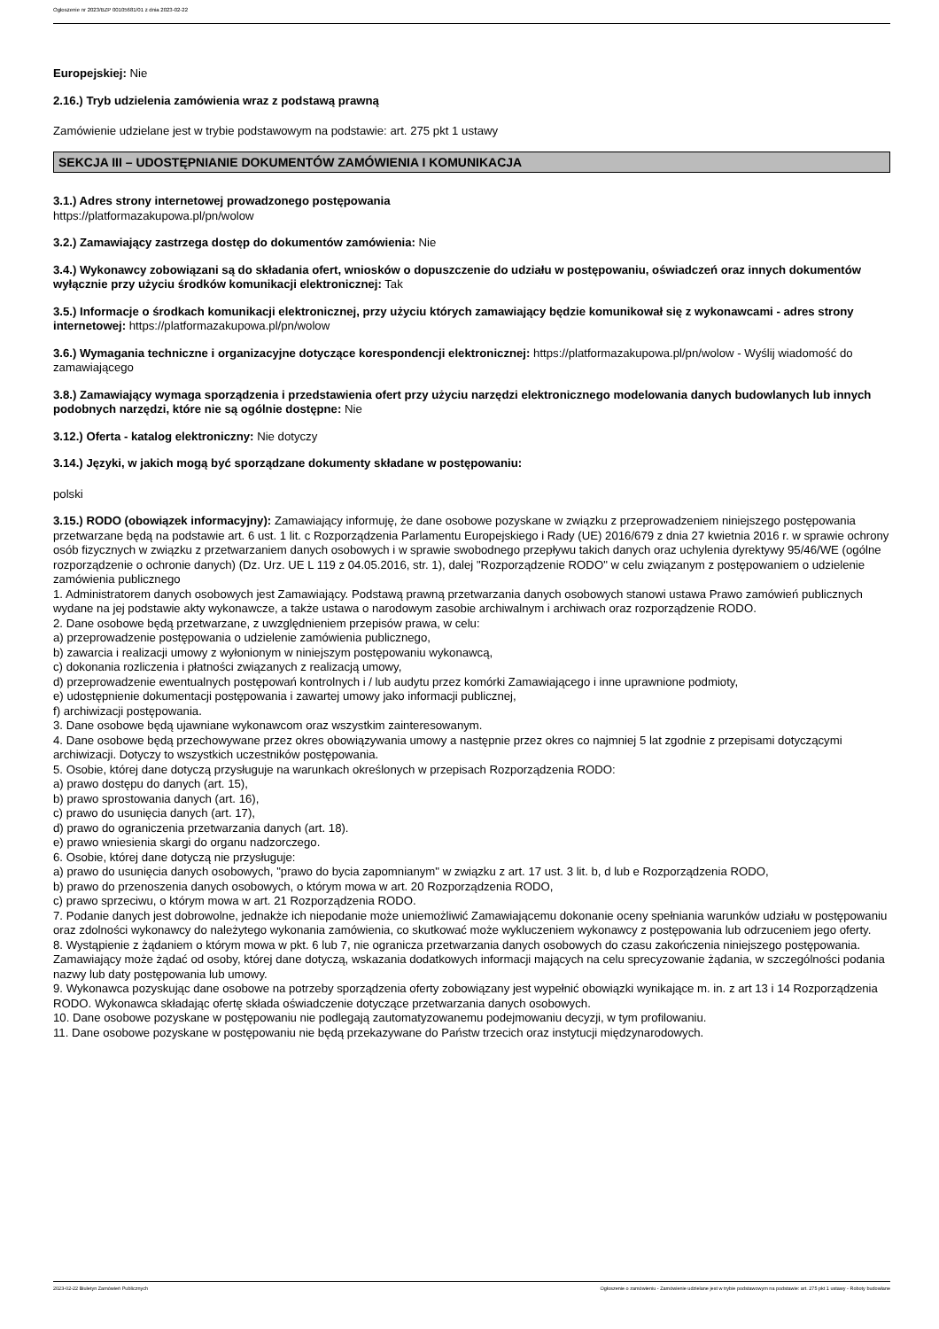Ogłoszenie nr 2023/BZP 00105681/01 z dnia 2023-02-22
Europejskiej: Nie
2.16.) Tryb udzielenia zamówienia wraz z podstawą prawną
Zamówienie udzielane jest w trybie podstawowym na podstawie: art. 275 pkt 1 ustawy
SEKCJA III – UDOSTĘPNIANIE DOKUMENTÓW ZAMÓWIENIA I KOMUNIKACJA
3.1.) Adres strony internetowej prowadzonego postępowania
https://platformazakupowa.pl/pn/wolow
3.2.) Zamawiający zastrzega dostęp do dokumentów zamówienia: Nie
3.4.) Wykonawcy zobowiązani są do składania ofert, wniosków o dopuszczenie do udziału w postępowaniu, oświadczeń oraz innych dokumentów wyłącznie przy użyciu środków komunikacji elektronicznej: Tak
3.5.) Informacje o środkach komunikacji elektronicznej, przy użyciu których zamawiający będzie komunikował się z wykonawcami - adres strony internetowej: https://platformazakupowa.pl/pn/wolow
3.6.) Wymagania techniczne i organizacyjne dotyczące korespondencji elektronicznej: https://platformazakupowa.pl/pn/wolow - Wyślij wiadomość do zamawiającego
3.8.) Zamawiający wymaga sporządzenia i przedstawienia ofert przy użyciu narzędzi elektronicznego modelowania danych budowlanych lub innych podobnych narzędzi, które nie są ogólnie dostępne: Nie
3.12.) Oferta - katalog elektroniczny: Nie dotyczy
3.14.) Języki, w jakich mogą być sporządzane dokumenty składane w postępowaniu:
polski
3.15.) RODO (obowiązek informacyjny): Zamawiający informuję, że dane osobowe pozyskane w związku z przeprowadzeniem niniejszego postępowania przetwarzane będą na podstawie art. 6 ust. 1 lit. c Rozporządzenia Parlamentu Europejskiego i Rady (UE) 2016/679 z dnia 27 kwietnia 2016 r. w sprawie ochrony osób fizycznych w związku z przetwarzaniem danych osobowych i w sprawie swobodnego przepływu takich danych oraz uchylenia dyrektywy 95/46/WE (ogólne rozporządzenie o ochronie danych) (Dz. Urz. UE L 119 z 04.05.2016, str. 1), dalej "Rozporządzenie RODO" w celu związanym z postępowaniem o udzielenie zamówienia publicznego
1. Administratorem danych osobowych jest Zamawiający. Podstawą prawną przetwarzania danych osobowych stanowi ustawa Prawo zamówień publicznych wydane na jej podstawie akty wykonawcze, a także ustawa o narodowym zasobie archiwalnym i archiwach oraz rozporządzenie RODO.
2. Dane osobowe będą przetwarzane, z uwzględnieniem przepisów prawa, w celu:
a) przeprowadzenie postępowania o udzielenie zamówienia publicznego,
b) zawarcia i realizacji umowy z wyłonionym w niniejszym postępowaniu wykonawcą,
c) dokonania rozliczenia i płatności związanych z realizacją umowy,
d) przeprowadzenie ewentualnych postępowań kontrolnych i / lub audytu przez komórki Zamawiającego i inne uprawnione podmioty,
e) udostępnienie dokumentacji postępowania i zawartej umowy jako informacji publicznej,
f) archiwizacji postępowania.
3. Dane osobowe będą ujawniane wykonawcom oraz wszystkim zainteresowanym.
4. Dane osobowe będą przechowywane przez okres obowiązywania umowy a następnie przez okres co najmniej 5 lat zgodnie z przepisami dotyczącymi archiwizacji. Dotyczy to wszystkich uczestników postępowania.
5. Osobie, której dane dotyczą przysługuje na warunkach określonych w przepisach Rozporządzenia RODO:
a) prawo dostępu do danych (art. 15),
b) prawo sprostowania danych (art. 16),
c) prawo do usunięcia danych (art. 17),
d) prawo do ograniczenia przetwarzania danych (art. 18).
e) prawo wniesienia skargi do organu nadzorczego.
6. Osobie, której dane dotyczą nie przysługuje:
a) prawo do usunięcia danych osobowych, "prawo do bycia zapomnianym" w związku z art. 17 ust. 3 lit. b, d lub e Rozporządzenia RODO,
b) prawo do przenoszenia danych osobowych, o którym mowa w art. 20 Rozporządzenia RODO,
c) prawo sprzeciwu, o którym mowa w art. 21 Rozporządzenia RODO.
7. Podanie danych jest dobrowolne, jednakże ich niepodanie może uniemożliwić Zamawiającemu dokonanie oceny spełniania warunków udziału w postępowaniu oraz zdolności wykonawcy do należytego wykonania zamówienia, co skutkować może wykluczeniem wykonawcy z postępowania lub odrzuceniem jego oferty.
8. Wystąpienie z żądaniem o którym mowa w pkt. 6 lub 7, nie ogranicza przetwarzania danych osobowych do czasu zakończenia niniejszego postępowania. Zamawiający może żądać od osoby, której dane dotyczą, wskazania dodatkowych informacji mających na celu sprecyzowanie żądania, w szczególności podania nazwy lub daty postępowania lub umowy.
9. Wykonawca pozyskując dane osobowe na potrzeby sporządzenia oferty zobowiązany jest wypełnić obowiązki wynikające m. in. z art 13 i 14 Rozporządzenia RODO. Wykonawca składając ofertę składa oświadczenie dotyczące przetwarzania danych osobowych.
10. Dane osobowe pozyskane w postępowaniu nie podlegają zautomatyzowanemu podejmowaniu decyzji, w tym profilowaniu.
11. Dane osobowe pozyskane w postępowaniu nie będą przekazywane do Państw trzecich oraz instytucji międzynarodowych.
2023-02-22 Biuletyn Zamówień Publicznych Ogłoszenie o zamówieniu - Zamówienie udzielane jest w trybie podstawowym na podstawie: art. 275 pkt 1 ustawy - Roboty budowlane